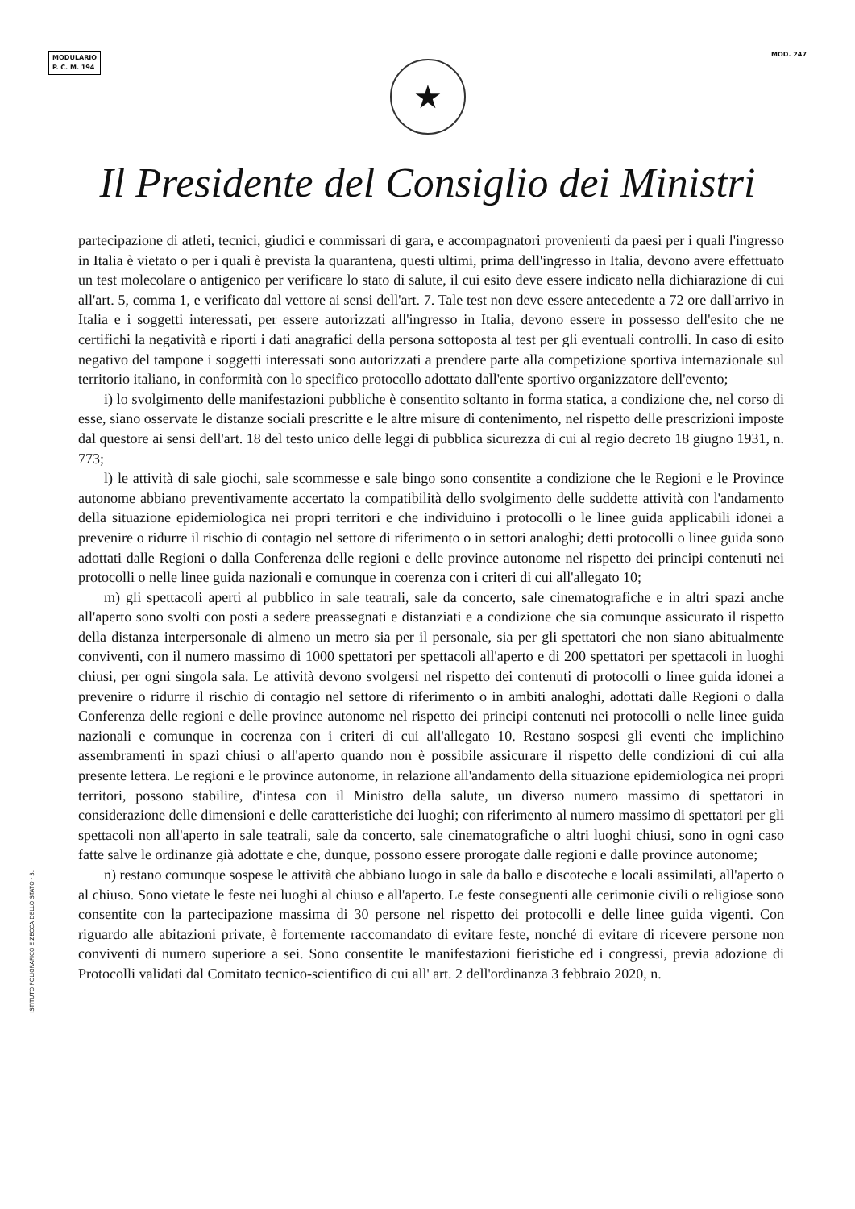MODULARIO
P. C. M. 194
MOD. 247
★
Il Presidente del Consiglio dei Ministri
partecipazione di atleti, tecnici, giudici e commissari di gara, e accompagnatori provenienti da paesi per i quali l'ingresso in Italia è vietato o per i quali è prevista la quarantena, questi ultimi, prima dell'ingresso in Italia, devono avere effettuato un test molecolare o antigenico per verificare lo stato di salute, il cui esito deve essere indicato nella dichiarazione di cui all'art. 5, comma 1, e verificato dal vettore ai sensi dell'art. 7. Tale test non deve essere antecedente a 72 ore dall'arrivo in Italia e i soggetti interessati, per essere autorizzati all'ingresso in Italia, devono essere in possesso dell'esito che ne certifichi la negatività e riporti i dati anagrafici della persona sottoposta al test per gli eventuali controlli. In caso di esito negativo del tampone i soggetti interessati sono autorizzati a prendere parte alla competizione sportiva internazionale sul territorio italiano, in conformità con lo specifico protocollo adottato dall'ente sportivo organizzatore dell'evento;
i) lo svolgimento delle manifestazioni pubbliche è consentito soltanto in forma statica, a condizione che, nel corso di esse, siano osservate le distanze sociali prescritte e le altre misure di contenimento, nel rispetto delle prescrizioni imposte dal questore ai sensi dell'art. 18 del testo unico delle leggi di pubblica sicurezza di cui al regio decreto 18 giugno 1931, n. 773;
l) le attività di sale giochi, sale scommesse e sale bingo sono consentite a condizione che le Regioni e le Province autonome abbiano preventivamente accertato la compatibilità dello svolgimento delle suddette attività con l'andamento della situazione epidemiologica nei propri territori e che individuino i protocolli o le linee guida applicabili idonei a prevenire o ridurre il rischio di contagio nel settore di riferimento o in settori analoghi; detti protocolli o linee guida sono adottati dalle Regioni o dalla Conferenza delle regioni e delle province autonome nel rispetto dei principi contenuti nei protocolli o nelle linee guida nazionali e comunque in coerenza con i criteri di cui all'allegato 10;
m) gli spettacoli aperti al pubblico in sale teatrali, sale da concerto, sale cinematografiche e in altri spazi anche all'aperto sono svolti con posti a sedere preassegnati e distanziati e a condizione che sia comunque assicurato il rispetto della distanza interpersonale di almeno un metro sia per il personale, sia per gli spettatori che non siano abitualmente conviventi, con il numero massimo di 1000 spettatori per spettacoli all'aperto e di 200 spettatori per spettacoli in luoghi chiusi, per ogni singola sala. Le attività devono svolgersi nel rispetto dei contenuti di protocolli o linee guida idonei a prevenire o ridurre il rischio di contagio nel settore di riferimento o in ambiti analoghi, adottati dalle Regioni o dalla Conferenza delle regioni e delle province autonome nel rispetto dei principi contenuti nei protocolli o nelle linee guida nazionali e comunque in coerenza con i criteri di cui all'allegato 10. Restano sospesi gli eventi che implichino assembramenti in spazi chiusi o all'aperto quando non è possibile assicurare il rispetto delle condizioni di cui alla presente lettera. Le regioni e le province autonome, in relazione all'andamento della situazione epidemiologica nei propri territori, possono stabilire, d'intesa con il Ministro della salute, un diverso numero massimo di spettatori in considerazione delle dimensioni e delle caratteristiche dei luoghi; con riferimento al numero massimo di spettatori per gli spettacoli non all'aperto in sale teatrali, sale da concerto, sale cinematografiche o altri luoghi chiusi, sono in ogni caso fatte salve le ordinanze già adottate e che, dunque, possono essere prorogate dalle regioni e dalle province autonome;
n) restano comunque sospese le attività che abbiano luogo in sale da ballo e discoteche e locali assimilati, all'aperto o al chiuso. Sono vietate le feste nei luoghi al chiuso e all'aperto. Le feste conseguenti alle cerimonie civili o religiose sono consentite con la partecipazione massima di 30 persone nel rispetto dei protocolli e delle linee guida vigenti. Con riguardo alle abitazioni private, è fortemente raccomandato di evitare feste, nonché di evitare di ricevere persone non conviventi di numero superiore a sei. Sono consentite le manifestazioni fieristiche ed i congressi, previa adozione di Protocolli validati dal Comitato tecnico-scientifico di cui all' art. 2 dell'ordinanza 3 febbraio 2020, n.
ISTITUTO POLIGRAFICO E ZECCA DELLO STATO · S.